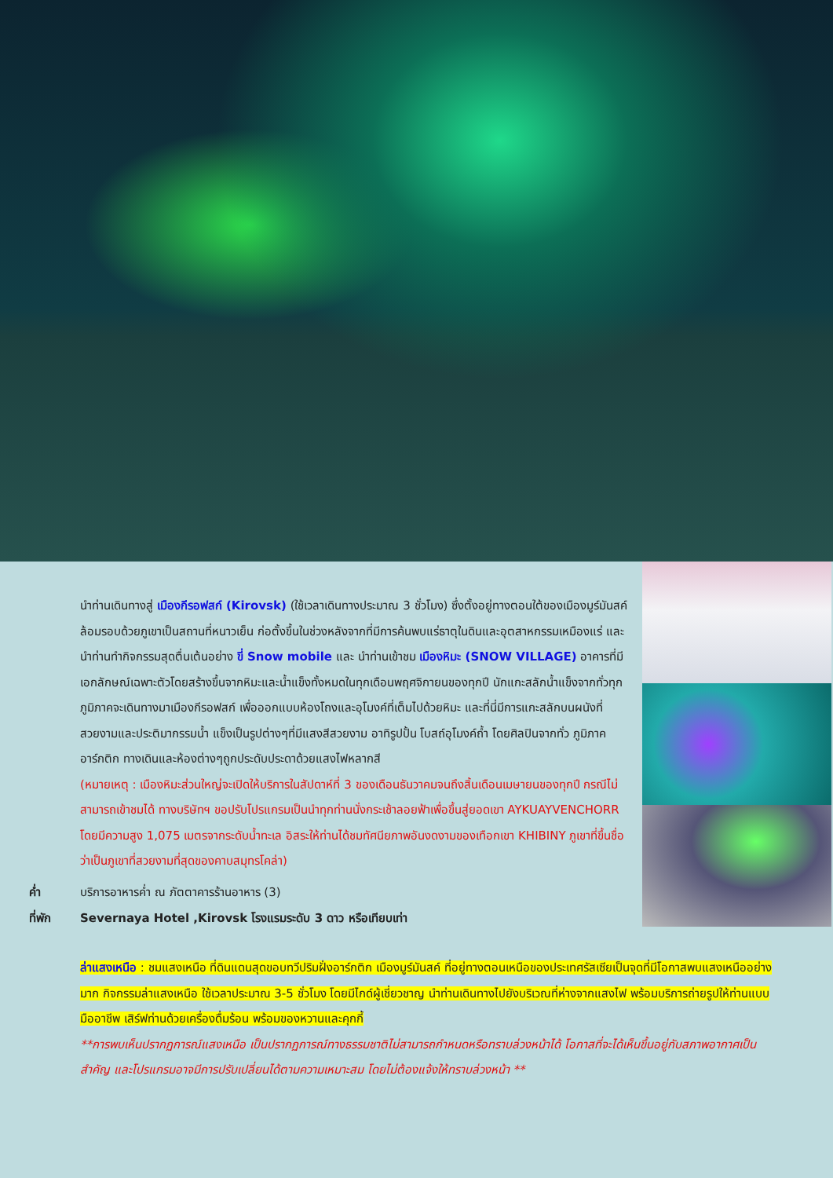นำท่านเดินทางสู่ เมืองกีรอฟสก์ (Kirovsk) (ใช้เวลาเดินทางประมาณ 3 ชั่วโมง) ซึ่งตั้งอยู่ทางตอนใต้ของเมืองมูร์มันสค์ ล้อมรอบด้วยภูเขาเป็นสถานที่หนาวเย็น ก่อตั้งขึ้นในช่วงหลังจากที่มีการค้นพบแร่ธาตุในดินและอุตสาหกรรมเหมืองแร่ และนำท่านทำกิจกรรมสุดตื่นเต้นอย่าง ขี่ Snow mobile และ นำท่านเข้าชม เมืองหิมะ (SNOW VILLAGE) อาคารที่มีเอกลักษณ์เฉพาะตัวโดยสร้างขึ้นจากหิมะและน้ำแข็งทั้งหมดในทุกเดือนพฤศจิกายนของทุกปี นักแกะสลักน้ำแข็งจากทั่วทุกภูมิภาคจะเดินทางมาเมืองกีรอฟสก์ เพื่อออกแบบห้องโถงและอุโมงค์ที่เต็มไปด้วยหิมะ และที่นี่มีการแกะสลักบนผนังที่สวยงามและประติมากรรมน้ำ แข็งเป็นรูปต่างๆที่มีแสงสีสวยงาม อาทิรูปปั้น โบสถ์อุโมงค์ถ้ำ โดยศิลปินจากทั่ว ภูมิภาคอาร์กติก ทางเดินและห้องต่างๆถูกประดับประดาด้วยแสงไฟหลากสี
(หมายเหตุ : เมืองหิมะส่วนใหญ่จะเปิดให้บริการในสัปดาห์ที่ 3 ของเดือนธันวาคมจนถึงสิ้นเดือนเมษายนของทุกปี กรณีไม่สามารถเข้าชมได้ ทางบริษัทฯ ขอปรับโปรแกรมเป็นนำทุกท่านนั่งกระเช้าลอยฟ้าเพื่อขึ้นสู่ยอดเขา AYKUAYVENCHORR โดยมีความสูง 1,075 เมตรจากระดับน้ำทะเล อิสระให้ท่านได้ชมทัศนียภาพอันงดงามของเทือกเขา KHIBINY ภูเขาที่ขึ้นชื่อว่าเป็นภูเขาที่สวยงามที่สุดของคาบสมุทรโคล่า)
ค่ำ บริการอาหารค่ำ ณ ภัตตาคารร้านอาหาร (3)
ที่พัก Severnaya Hotel ,Kirovsk โรงแรมระดับ 3 ดาว หรือเทียบเท่า
ล่าแสงเหนือ : ชมแสงเหนือ ที่ดินแดนสุดขอบทวีปริมฝั่งอาร์กติก เมืองมูร์มันสค์ ที่อยู่ทางตอนเหนือของประเทศรัสเซียเป็นจุดที่มีโอกาสพบแสงเหนืออย่างมาก กิจกรรมล่าแสงเหนือ ใช้เวลาประมาณ 3-5 ชั่วโมง โดยมีไกด์ผู้เชี่ยวชาญ นำท่านเดินทางไปยังบริเวณที่ห่างจากแสงไฟ พร้อมบริการถ่ายรูปให้ท่านแบบมืออาชีพ เสิร์ฟท่านด้วยเครื่องดื่มร้อน พร้อมของหวานและคุกกี้
**การพบเห็นปรากฏการณ์แสงเหนือ เป็นปรากฏการณ์ทางธรรมชาติไม่สามารถกำหนดหรือทราบล่วงหน้าได้ โอกาสที่จะได้เห็นขึ้นอยู่กับสภาพอากาศเป็นสำคัญ และโปรแกรมอาจมีการปรับเปลี่ยนได้ตามความเหมาะสม โดยไม่ต้องแจ้งให้ทราบล่วงหน้า **